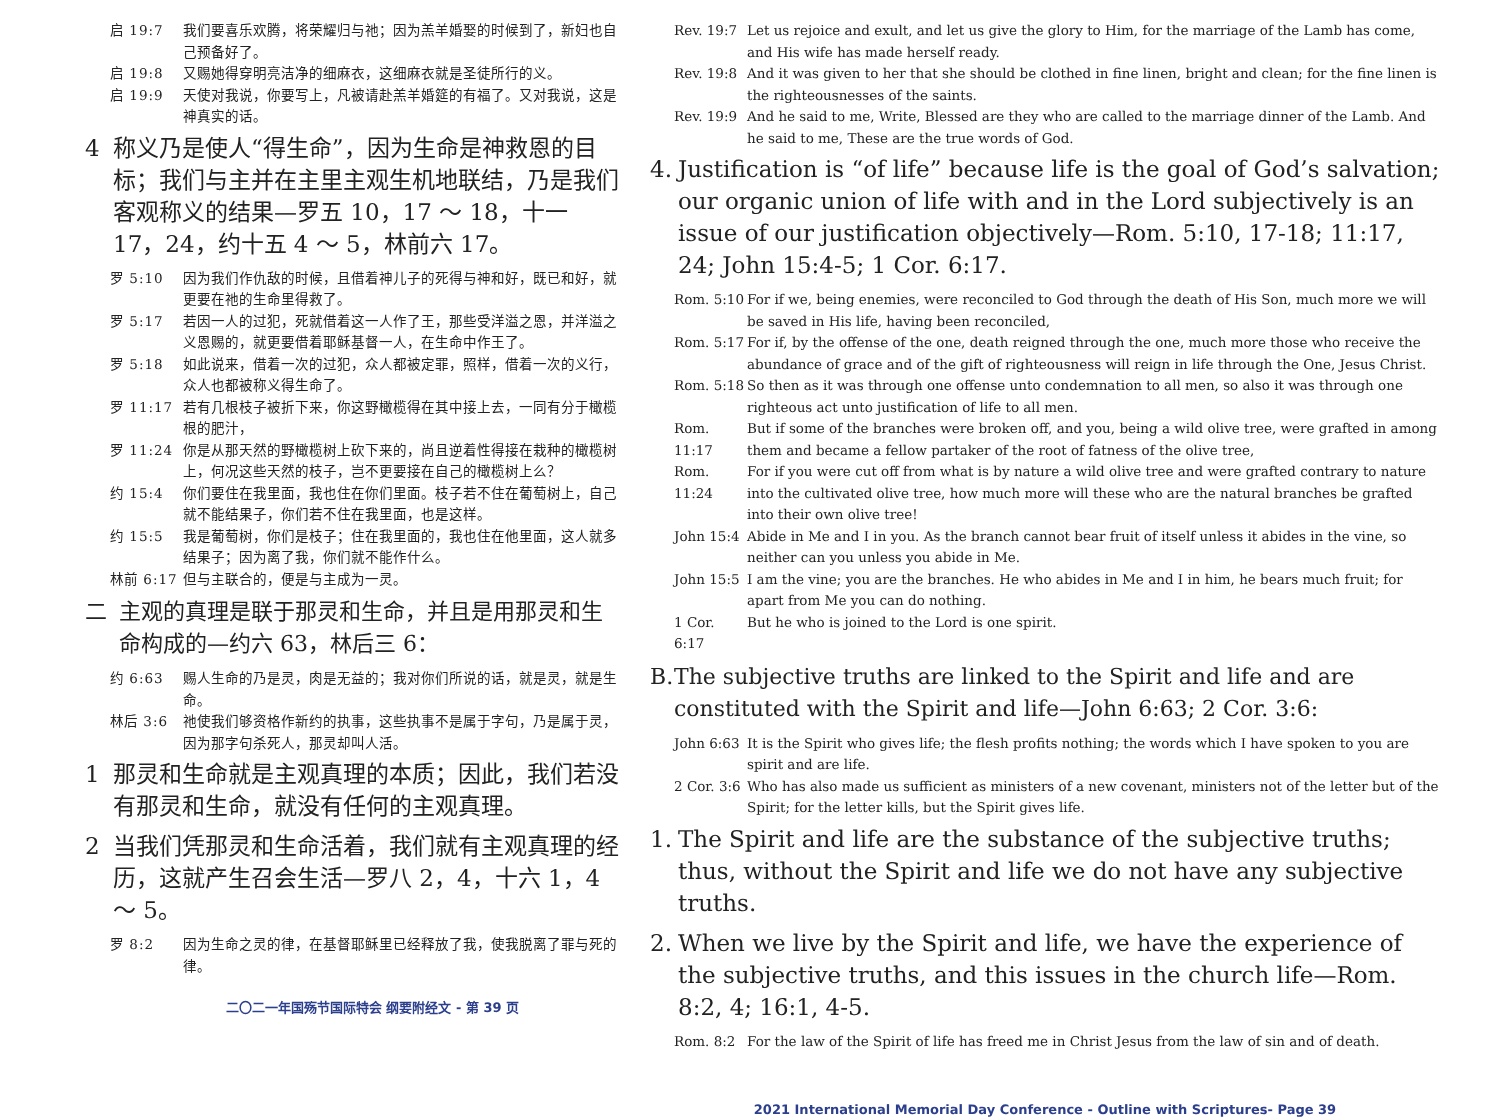启 19:7 我们要喜乐欢腾，将荣耀归与祂；因为羔羊婚娶的时候到了，新妇也自己预备好了。
启 19:8 又赐她得穿明亮洁净的细麻衣，这细麻衣就是圣徒所行的义。
启 19:9 天使对我说，你要写上，凡被请赴羔羊婚筵的有福了。又对我说，这是神真实的话。
4 称义乃是使人“得生命”，因为生命是神救恩的目标；我们与主并在主里主观生机地联结，乃是我们客观称义的结果—罗五 10，17 ～ 18，十一 17，24，约十五 4 ～ 5，林前六 17。
罗 5:10 因为我们作仇敌的时候，且借着神儿子的死得与神和好，既已和好，就更要在祂的生命里得救了。
罗 5:17 若因一人的过犯，死就借着这一人作了王，那些受洋溢之恩，并洋溢之义恩赐的，就更要借着耶稣基督一人，在生命中作王了。
罗 5:18 如此说来，借着一次的过犯，众人都被定罪，照样，借着一次的义行，众人也都被称义得生命了。
罗 11:17 若有几根枝子被折下来，你这野橄榄得在其中接上去，一同有分于橄榄根的肥汁，
罗 11:24 你是从那天然的野橄榄树上砍下来的，尚且逆着性得接在栽种的橄榄树上，何况这些天然的枝子，岂不更要接在自己的橄榄树上么？
约 15:4 你们要住在我里面，我也住在你们里面。枝子若不住在葡萄树上，自己就不能结果子，你们若不住在我里面，也是这样。
约 15:5 我是葡萄树，你们是枝子；住在我里面的，我也住在他里面，这人就多结果子；因为离了我，你们就不能作什么。
林前 6:17 但与主联合的，便是与主成为一灵。
二 主观的真理是联于那灵和生命，并且是用那灵和生命构成的—约六 63，林后三 6：
约 6:63 赐人生命的乃是灵，肉是无益的；我对你们所说的话，就是灵，就是生命。
林后 3:6 祂使我们够资格作新约的执事，这些执事不是属于字句，乃是属于灵，因为那字句杀死人，那灵却叫人活。
1 那灵和生命就是主观真理的本质；因此，我们若没有那灵和生命，就没有任何的主观真理。
2 当我们凭那灵和生命活着，我们就有主观真理的经历，这就产生召会生活—罗八 2，4，十六 1，4 ～ 5。
罗 8:2 因为生命之灵的律，在基督耶稣里已经释放了我，使我脱离了罪与死的律。
二〇二一年国殇节国际特会 纲要附经文 - 第 39 页
Rev. 19:7 Let us rejoice and exult, and let us give the glory to Him, for the marriage of the Lamb has come, and His wife has made herself ready.
Rev. 19:8 And it was given to her that she should be clothed in fine linen, bright and clean; for the fine linen is the righteousnesses of the saints.
Rev. 19:9 And he said to me, Write, Blessed are they who are called to the marriage dinner of the Lamb. And he said to me, These are the true words of God.
4. Justification is “of life” because life is the goal of God’s salvation; our organic union of life with and in the Lord subjectively is an issue of our justification objectively—Rom. 5:10, 17-18; 11:17, 24; John 15:4-5; 1 Cor. 6:17.
Rom. 5:10 For if we, being enemies, were reconciled to God through the death of His Son, much more we will be saved in His life, having been reconciled,
Rom. 5:17 For if, by the offense of the one, death reigned through the one, much more those who receive the abundance of grace and of the gift of righteousness will reign in life through the One, Jesus Christ.
Rom. 5:18 So then as it was through one offense unto condemnation to all men, so also it was through one righteous act unto justification of life to all men.
Rom. 11:17 But if some of the branches were broken off, and you, being a wild olive tree, were grafted in among them and became a fellow partaker of the root of fatness of the olive tree,
Rom. 11:24 For if you were cut off from what is by nature a wild olive tree and were grafted contrary to nature into the cultivated olive tree, how much more will these who are the natural branches be grafted into their own olive tree!
John 15:4 Abide in Me and I in you. As the branch cannot bear fruit of itself unless it abides in the vine, so neither can you unless you abide in Me.
John 15:5 I am the vine; you are the branches. He who abides in Me and I in him, he bears much fruit; for apart from Me you can do nothing.
1 Cor. 6:17 But he who is joined to the Lord is one spirit.
B. The subjective truths are linked to the Spirit and life and are constituted with the Spirit and life—John 6:63; 2 Cor. 3:6:
John 6:63 It is the Spirit who gives life; the flesh profits nothing; the words which I have spoken to you are spirit and are life.
2 Cor. 3:6 Who has also made us sufficient as ministers of a new covenant, ministers not of the letter but of the Spirit; for the letter kills, but the Spirit gives life.
1. The Spirit and life are the substance of the subjective truths; thus, without the Spirit and life we do not have any subjective truths.
2. When we live by the Spirit and life, we have the experience of the subjective truths, and this issues in the church life—Rom. 8:2, 4; 16:1, 4-5.
Rom. 8:2 For the law of the Spirit of life has freed me in Christ Jesus from the law of sin and of death.
2021 International Memorial Day Conference - Outline with Scriptures- Page 39